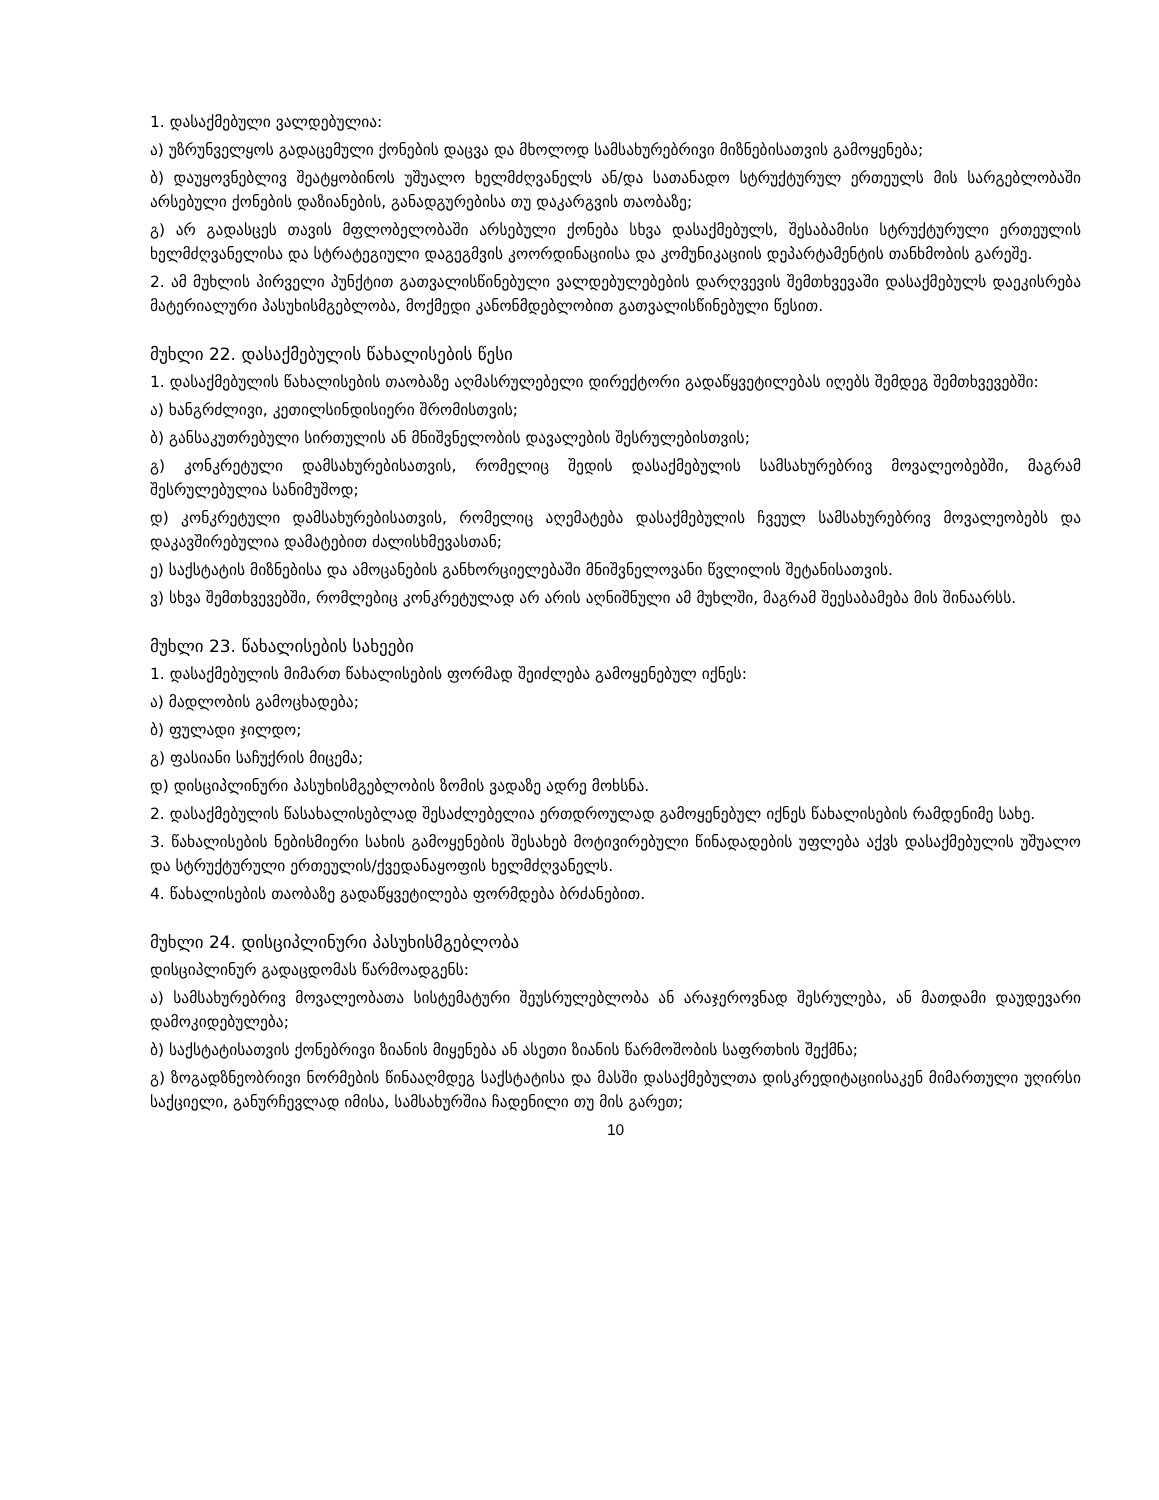1. დასაქმებული ვალდებულია:
ა) უზრუნველყოს გადაცემული ქონების დაცვა და მხოლოდ სამსახურებრივი მიზნებისათვის გამოყენება;
ბ) დაუყოვნებლივ შეატყობინოს უშუალო ხელმძღვანელს ან/და სათანადო სტრუქტურულ ერთეულს მის სარგებლობაში არსებული ქონების დაზიანების, განადგურებისა თუ დაკარგვის თაობაზე;
გ) არ გადასცეს თავის მფლობელობაში არსებული ქონება სხვა დასაქმებულს, შესაბამისი სტრუქტურული ერთეულის ხელმძღვანელისა და სტრატეგიული დაგეგმვის კოორდინაციისა და კომუნიკაციის დეპარტამენტის თანხმობის გარეშე.
2. ამ მუხლის პირველი პუნქტით გათვალისწინებული ვალდებულებების დარღვევის შემთხვევაში დასაქმებულს დაეკისრება მატერიალური პასუხისმგებლობა, მოქმედი კანონმდებლობით გათვალისწინებული წესით.
მუხლი 22. დასაქმებულის წახალისების წესი
1. დასაქმებულის წახალისების თაობაზე აღმასრულებელი დირექტორი გადაწყვეტილებას იღებს შემდეგ შემთხვევებში:
ა) ხანგრძლივი, კეთილსინდისიერი შრომისთვის;
ბ) განსაკუთრებული სირთულის ან მნიშვნელობის დავალების შესრულებისთვის;
გ) კონკრეტული დამსახურებისათვის, რომელიც შედის დასაქმებულის სამსახურებრივ მოვალეობებში, მაგრამ შესრულებულია სანიმუშოდ;
დ) კონკრეტული დამსახურებისათვის, რომელიც აღემატება დასაქმებულის ჩვეულ სამსახურებრივ მოვალეობებს და დაკავშირებულია დამატებით ძალისხმევასთან;
ე) საქსტატის მიზნებისა და ამოცანების განხორციელებაში მნიშვნელოვანი წვლილის შეტანისათვის.
ვ) სხვა შემთხვევებში, რომლებიც კონკრეტულად არ არის აღნიშნული ამ მუხლში, მაგრამ შეესაბამება მის შინაარსს.
მუხლი 23. წახალისების სახეები
1. დასაქმებულის მიმართ წახალისების ფორმად შეიძლება გამოყენებულ იქნეს:
ა) მადლობის გამოცხადება;
ბ) ფულადი ჯილდო;
გ) ფასიანი საჩუქრის მიცემა;
დ) დისციპლინური პასუხისმგებლობის ზომის ვადაზე ადრე მოხსნა.
2. დასაქმებულის წასახალისებლად შესაძლებელია ერთდროულად გამოყენებულ იქნეს წახალისების რამდენიმე სახე.
3. წახალისების ნებისმიერი სახის გამოყენების შესახებ მოტივირებული წინადადების უფლება აქვს დასაქმებულის უშუალო და სტრუქტურული ერთეულის/ქვედანაყოფის ხელმძღვანელს.
4. წახალისების თაობაზე გადაწყვეტილება ფორმდება ბრძანებით.
მუხლი 24. დისციპლინური პასუხისმგებლობა
დისციპლინურ გადაცდომას წარმოადგენს:
ა) სამსახურებრივ მოვალეობათა სისტემატური შეუსრულებლობა ან არაჯეროვნად შესრულება, ან მათდამი დაუდევარი დამოკიდებულება;
ბ) საქსტატისათვის ქონებრივი ზიანის მიყენება ან ასეთი ზიანის წარმოშობის საფრთხის შექმნა;
გ) ზოგადზნეობრივი ნორმების წინააღმდეგ საქსტატისა და მასში დასაქმებულთა დისკრედიტაციისაკენ მიმართული უღირსი საქციელი, განურჩევლად იმისა, სამსახურშია ჩადენილი თუ მის გარეთ;
10